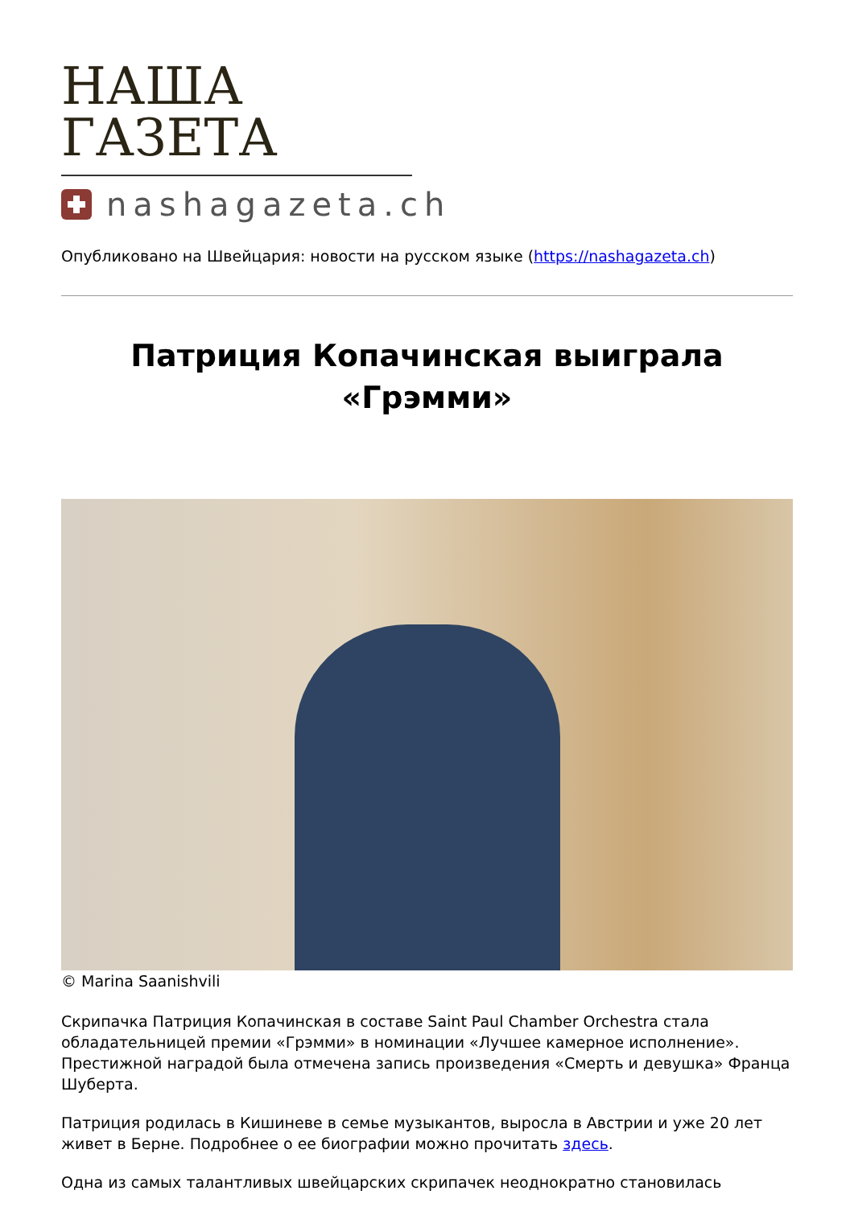НАША ГАЗЕТА
nashagazeta.ch
Опубликовано на Швейцария: новости на русском языке (https://nashagazeta.ch)
Патриция Копачинская выиграла «Грэмми»
© Marina Saanishvili
Скрипачка Патриция Копачинская в составе Saint Paul Chamber Orchestra стала обладательницей премии «Грэмми» в номинации «Лучшее камерное исполнение». Престижной наградой была отмечена запись произведения «Смерть и девушка» Франца Шуберта.
Патриция родилась в Кишиневе в семье музыкантов, выросла в Австрии и уже 20 лет живет в Берне. Подробнее о ее биографии можно прочитать здесь.
Одна из самых талантливых швейцарских скрипачек неоднократно становилась